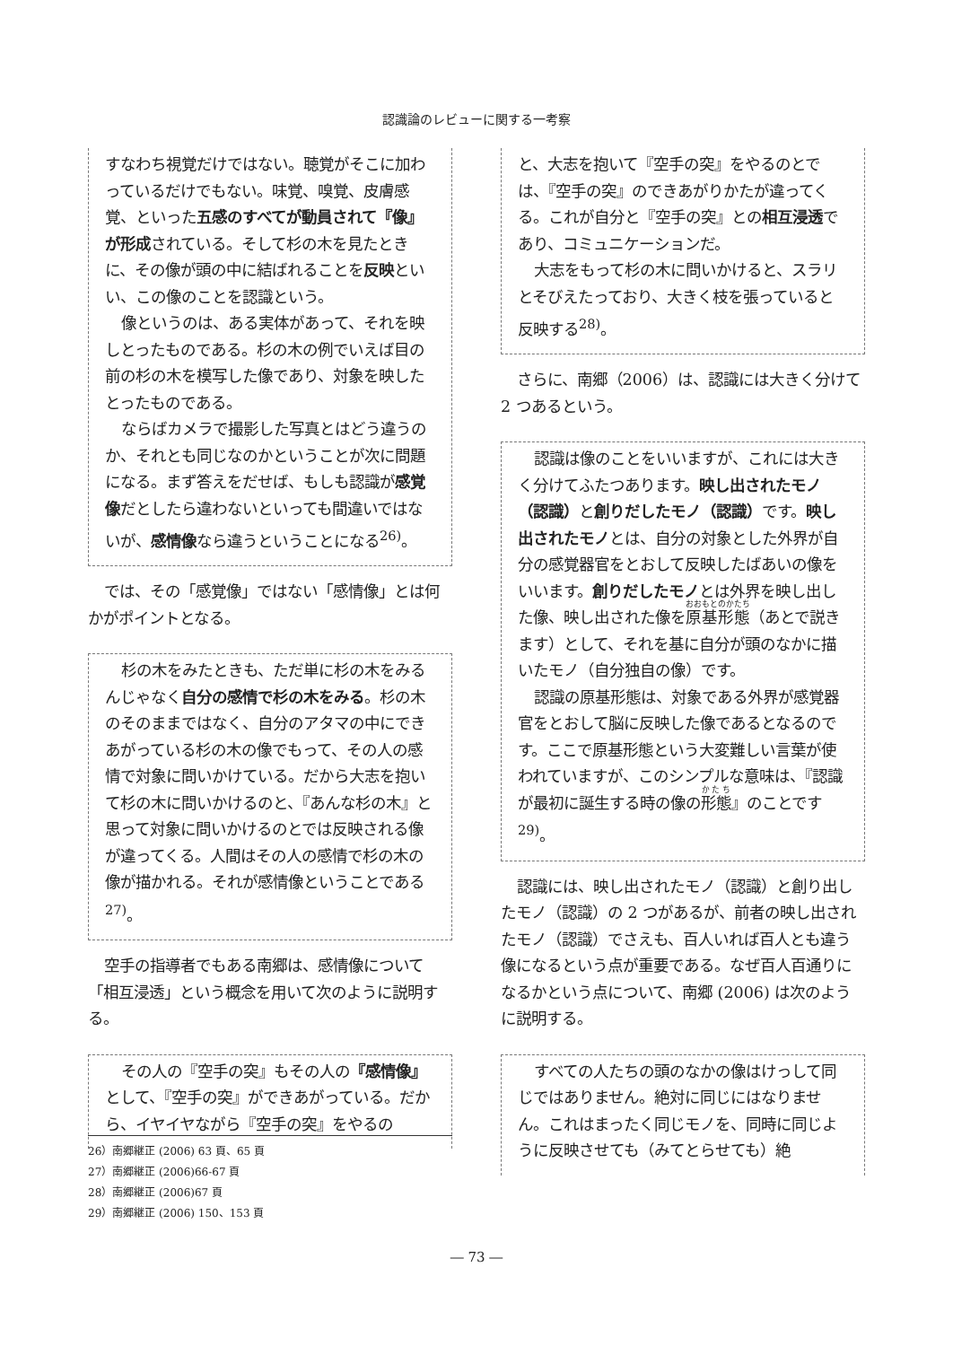認識論のレビューに関する一考察
すなわち視覚だけではない。聴覚がそこに加わっているだけでもない。味覚、嗅覚、皮膚感覚、といった五感のすべてが動員されて『像』が形成されている。そして杉の木を見たときに、その像が頭の中に結ばれることを反映といい、この像のことを認識という。
像というのは、ある実体があって、それを映しとったものである。杉の木の例でいえば目の前の杉の木を模写した像であり、対象を映したとったものである。
ならばカメラで撮影した写真とはどう違うのか、それとも同じなのかということが次に問題になる。まず答えをだせば、もしも認識が感覚像だとしたら違わないといっても間違いではないが、感情像なら違うということになる<sup>26)</sup>。
では、その「感覚像」ではない「感情像」とは何かがポイントとなる。
杉の木をみたときも、ただ単に杉の木をみるんじゃなく自分の感情で杉の木をみる。杉の木のそのままではなく、自分のアタマの中にできあがっている杉の木の像でもって、その人の感情で対象に問いかけている。だから大志を抱いて杉の木に問いかけるのと、『あんな杉の木』と思って対象に問いかけるのとでは反映される像が違ってくる。人間はその人の感情で杉の木の像が描かれる。それが感情像ということである<sup>27)</sup>。
空手の指導者でもある南郷は、感情像について「相互浸透」という概念を用いて次のように説明する。
その人の『空手の突』もその人の『感情像』として、『空手の突』ができあがっている。だから、イヤイヤながら『空手の突』をやるの
と、大志を抱いて『空手の突』をやるのとでは、『空手の突』のできあがりかたが違ってくる。これが自分と『空手の突』との相互浸透であり、コミュニケーションだ。
大志をもって杉の木に問いかけると、スラリとそびえたっており、大きく枝を張っていると反映する<sup>28)</sup>。
さらに、南郷（2006）は、認識には大きく分けて 2 つあるという。
認識は像のことをいいますが、これには大きく分けてふたつあります。映し出されたモノ（認識）と創りだしたモノ（認識）です。映し出されたモノとは、自分の対象とした外界が自分の感覚器官をとおして反映したばあいの像をいいます。創りだしたモノとは外界を映し出した像、映し出された像を原基形態（あとで説きます）として、それを基に自分が頭のなかに描いたモノ（自分独自の像）です。
認識の原基形態は、対象である外界が感覚器官をとおして脳に反映した像であるとなるのです。ここで原基形態という大変難しい言葉が使われていますが、このシンプルな意味は、『認識が最初に誕生する時の像の形態』のことです<sup>29)</sup>。
認識には、映し出されたモノ（認識）と創り出したモノ（認識）の 2 つがあるが、前者の映し出されたモノ（認識）でさえも、百人いれば百人とも違う像になるという点が重要である。なぜ百人百通りになるかという点について、南郷 (2006) は次のように説明する。
すべての人たちの頭のなかの像はけっして同じではありません。絶対に同じにはなりません。これはまったく同じモノを、同時に同じように反映させても（みてとらせても）絶
26）南郷継正 (2006) 63 頁、65 頁
27）南郷継正 (2006)66-67 頁
28）南郷継正 (2006)67 頁
29）南郷継正 (2006) 150、153 頁
― 73 ―